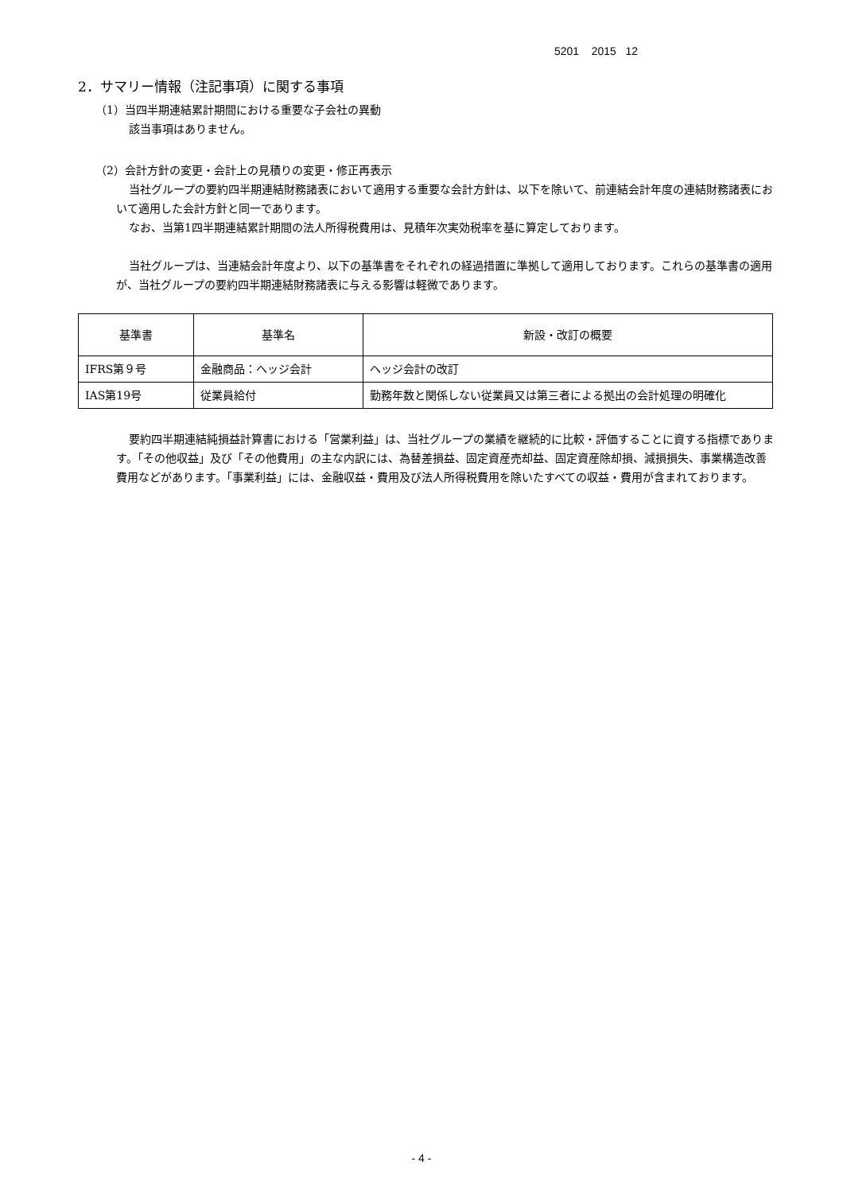5201 2015 12
2．サマリー情報（注記事項）に関する事項
（1）当四半期連結累計期間における重要な子会社の異動
該当事項はありません。
（2）会計方針の変更・会計上の見積りの変更・修正再表示
当社グループの要約四半期連結財務諸表において適用する重要な会計方針は、以下を除いて、前連結会計年度の連結財務諸表において適用した会計方針と同一であります。
なお、当第1四半期連結累計期間の法人所得税費用は、見積年次実効税率を基に算定しております。
当社グループは、当連結会計年度より、以下の基準書をそれぞれの経過措置に準拠して適用しております。これらの基準書の適用が、当社グループの要約四半期連結財務諸表に与える影響は軽微であります。
| 基準書 | 基準名 | 新設・改訂の概要 |
| --- | --- | --- |
| IFRS第９号 | 金融商品：ヘッジ会計 | ヘッジ会計の改訂 |
| IAS第19号 | 従業員給付 | 勤務年数と関係しない従業員又は第三者による拠出の会計処理の明確化 |
要約四半期連結純損益計算書における「営業利益」は、当社グループの業績を継続的に比較・評価することに資する指標であります。「その他収益」及び「その他費用」の主な内訳には、為替差損益、固定資産売却益、固定資産除却損、減損損失、事業構造改善費用などがあります。「事業利益」には、金融収益・費用及び法人所得税費用を除いたすべての収益・費用が含まれております。
- 4 -